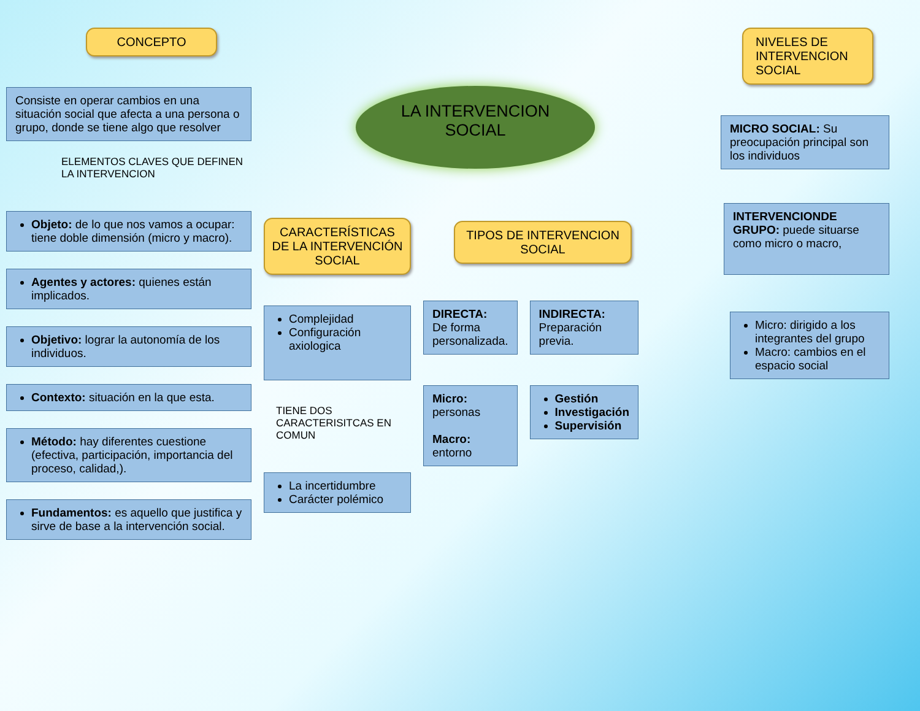LA INTERVENCION
SOCIAL
CONCEPTO
Consiste en operar cambios en una situación social que afecta a una persona o grupo, donde se tiene algo que resolver
ELEMENTOS CLAVES QUE DEFINEN LA INTERVENCION
Objeto: de lo que nos vamos a ocupar: tiene doble dimensión (micro y macro).
Agentes y actores: quienes están implicados.
Objetivo: lograr la autonomía de los individuos.
Contexto: situación en la que esta.
Método: hay diferentes cuestione (efectiva, participación, importancia del proceso, calidad,).
Fundamentos: es aquello que justifica y sirve de base a la intervención social.
CARACTERÍSTICAS DE LA INTERVENCIÓN SOCIAL
Complejidad
Configuración axiologica
TIENE DOS CARACTERISITCAS EN COMUN
La incertidumbre
Carácter polémico
TIPOS DE INTERVENCION SOCIAL
DIRECTA:
De forma personalizada.
Micro:
personas
Macro:
entorno
INDIRECTA:
Preparación previa.
Gestión
Investigación
Supervisión
NIVELES DE INTERVENCION SOCIAL
MICRO SOCIAL: Su preocupación principal son los individuos
INTERVENCIONDE GRUPO: puede situarse como micro o macro,
Micro: dirigido a los integrantes del grupo
Macro: cambios en el espacio social